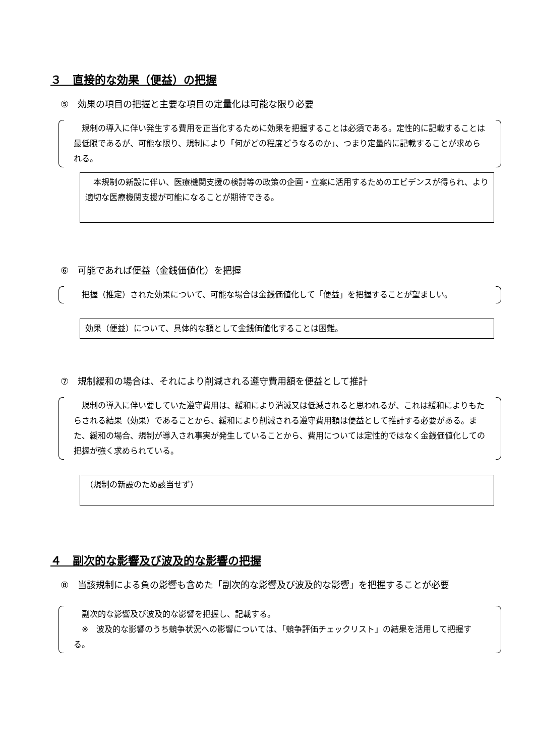３　直接的な効果（便益）の把握
⑤　効果の項目の把握と主要な項目の定量化は可能な限り必要
　規制の導入に伴い発生する費用を正当化するために効果を把握することは必須である。定性的に記載することは最低限であるが、可能な限り、規制により「何がどの程度どうなるのか」、つまり定量的に記載することが求められる。
　本規制の新設に伴い、医療機関支援の検討等の政策の企画・立案に活用するためのエビデンスが得られ、より適切な医療機関支援が可能になることが期待できる。
⑥　可能であれば便益（金銭価値化）を把握
　把握（推定）された効果について、可能な場合は金銭価値化して「便益」を把握することが望ましい。
効果（便益）について、具体的な額として金銭価値化することは困難。
⑦　規制緩和の場合は、それにより削減される遵守費用額を便益として推計
　規制の導入に伴い要していた遵守費用は、緩和により消滅又は低減されると思われるが、これは緩和によりもたらされる結果（効果）であることから、緩和により削減される遵守費用額は便益として推計する必要がある。また、緩和の場合、規制が導入され事実が発生していることから、費用については定性的ではなく金銭価値化しての把握が強く求められている。
（規制の新設のため該当せず）
４　副次的な影響及び波及的な影響の把握
⑧　当該規制による負の影響も含めた「副次的な影響及び波及的な影響」を把握することが必要
　副次的な影響及び波及的な影響を把握し、記載する。
　※　波及的な影響のうち競争状況への影響については、「競争評価チェックリスト」の結果を活用して把握する。